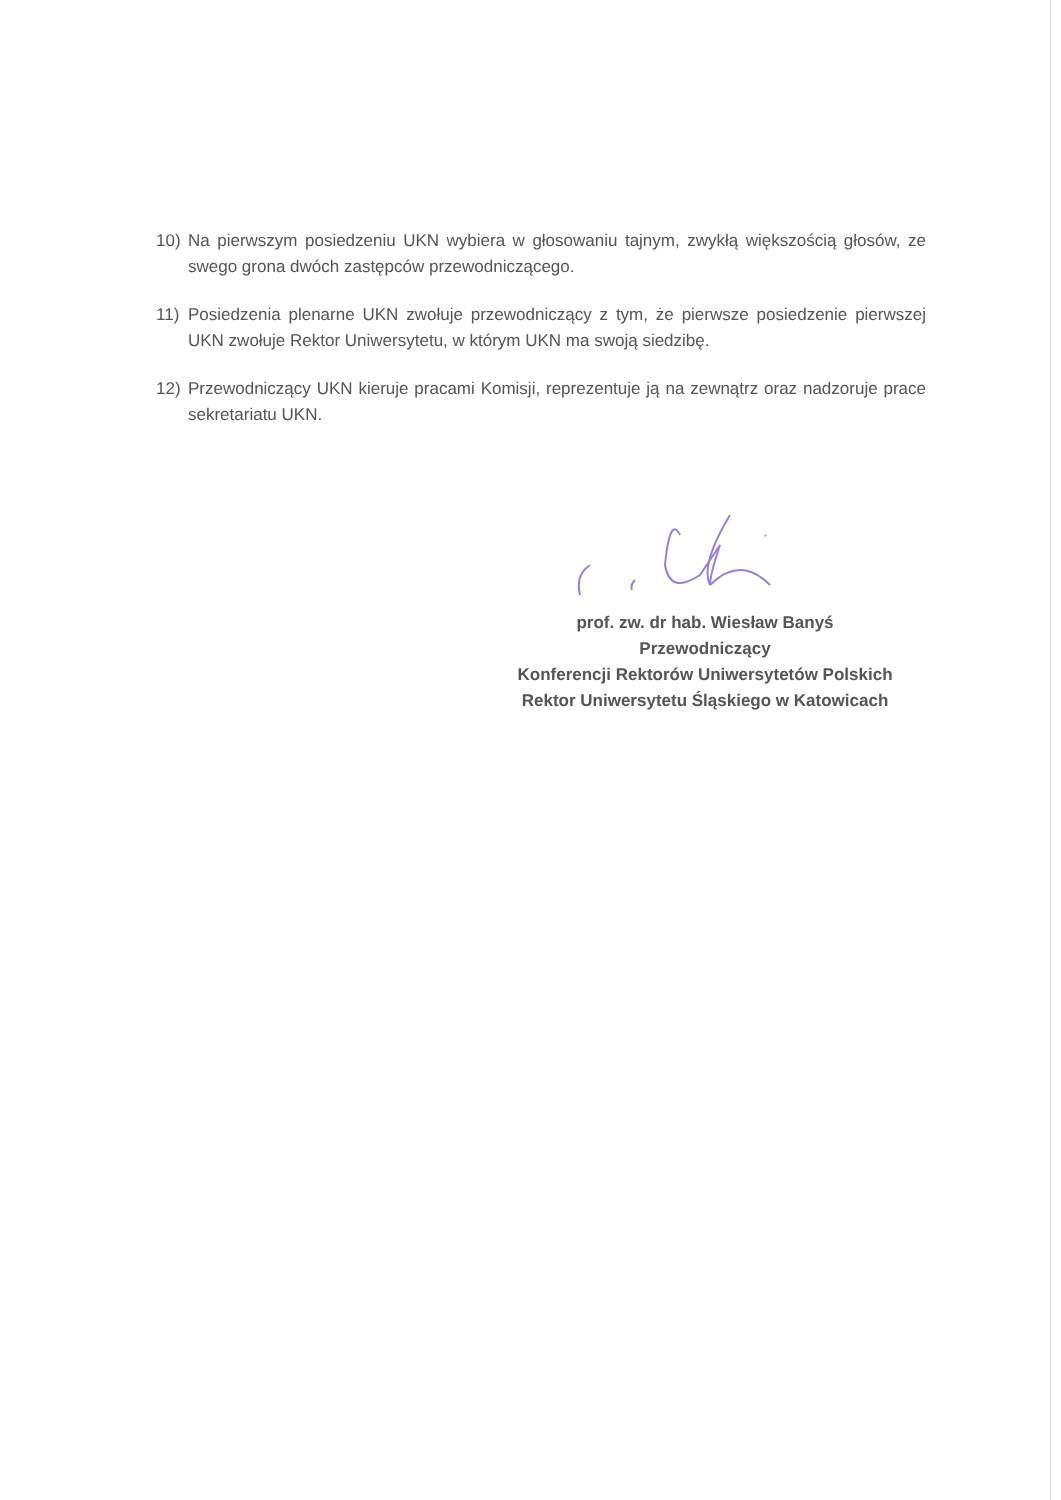10) Na pierwszym posiedzeniu UKN wybiera w głosowaniu tajnym, zwykłą większością głosów, ze swego grona dwóch zastępców przewodniczącego.
11) Posiedzenia plenarne UKN zwołuje przewodniczący z tym, że pierwsze posiedzenie pierwszej UKN zwołuje Rektor Uniwersytetu, w którym UKN ma swoją siedzibę.
12) Przewodniczący UKN kieruje pracami Komisji, reprezentuje ją na zewnątrz oraz nadzoruje prace sekretariatu UKN.
prof. zw. dr hab. Wiesław Banyś
Przewodniczący
Konferencji Rektorów Uniwersytetów Polskich
Rektor Uniwersytetu Śląskiego w Katowicach